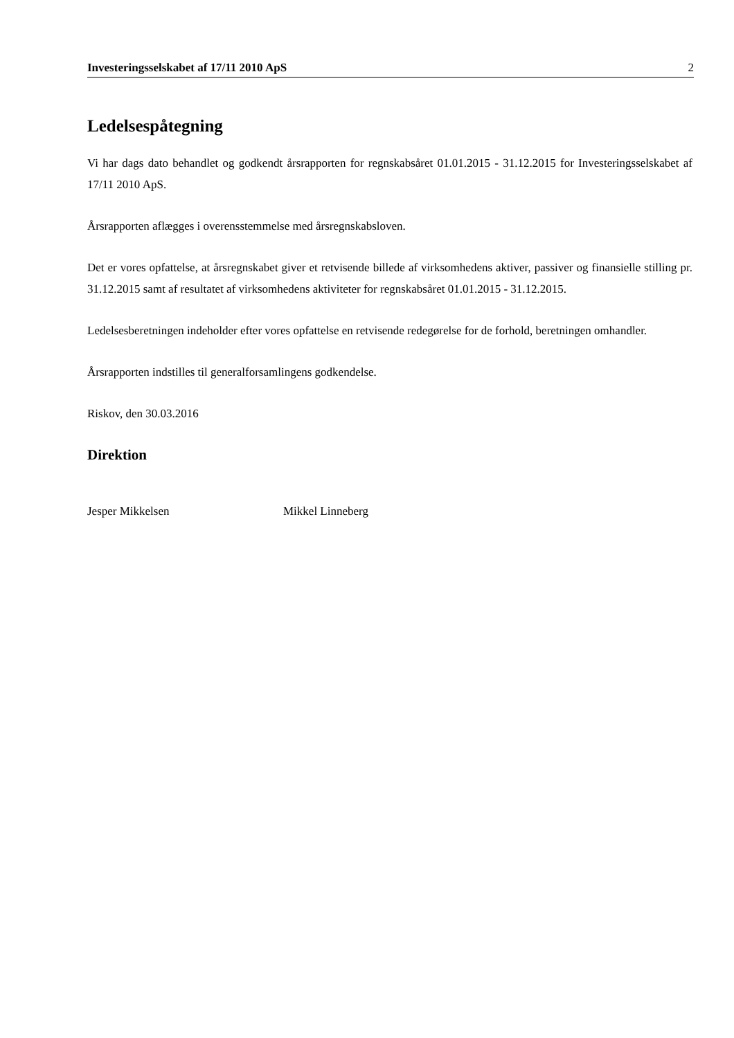Investeringsselskabet af 17/11 2010 ApS 2
Ledelsespåtegning
Vi har dags dato behandlet og godkendt årsrapporten for regnskabsåret 01.01.2015 - 31.12.2015 for Investeringsselskabet af 17/11 2010 ApS.
Årsrapporten aflægges i overensstemmelse med årsregnskabsloven.
Det er vores opfattelse, at årsregnskabet giver et retvisende billede af virksomhedens aktiver, passiver og finansielle stilling pr. 31.12.2015 samt af resultatet af virksomhedens aktiviteter for regnskabsåret 01.01.2015 - 31.12.2015.
Ledelsesberetningen indeholder efter vores opfattelse en retvisende redegørelse for de forhold, beretningen omhandler.
Årsrapporten indstilles til generalforsamlingens godkendelse.
Riskov, den 30.03.2016
Direktion
Jesper Mikkelsen Mikkel Linneberg